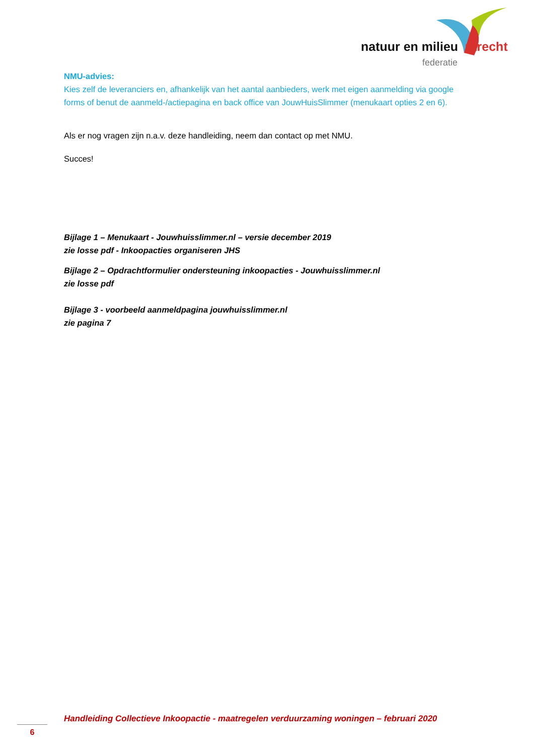natuur en milieu utrecht
federatie
NMU-advies:
Kies zelf de leveranciers en, afhankelijk van het aantal aanbieders, werk met eigen aanmelding via google forms of benut de aanmeld-/actiepagina en back office van JouwHuisSlimmer (menukaart opties 2 en 6).
Als er nog vragen zijn n.a.v. deze handleiding, neem dan contact op met NMU.
Succes!
Bijlage 1 – Menukaart - Jouwhuisslimmer.nl – versie december 2019
zie losse pdf - Inkoopacties organiseren JHS
Bijlage 2 – Opdrachtformulier ondersteuning inkoopacties - Jouwhuisslimmer.nl
zie losse pdf
Bijlage 3 - voorbeeld aanmeldpagina jouwhuisslimmer.nl
zie pagina 7
Handleiding Collectieve Inkoopactie - maatregelen verduurzaming woningen – februari 2020
6